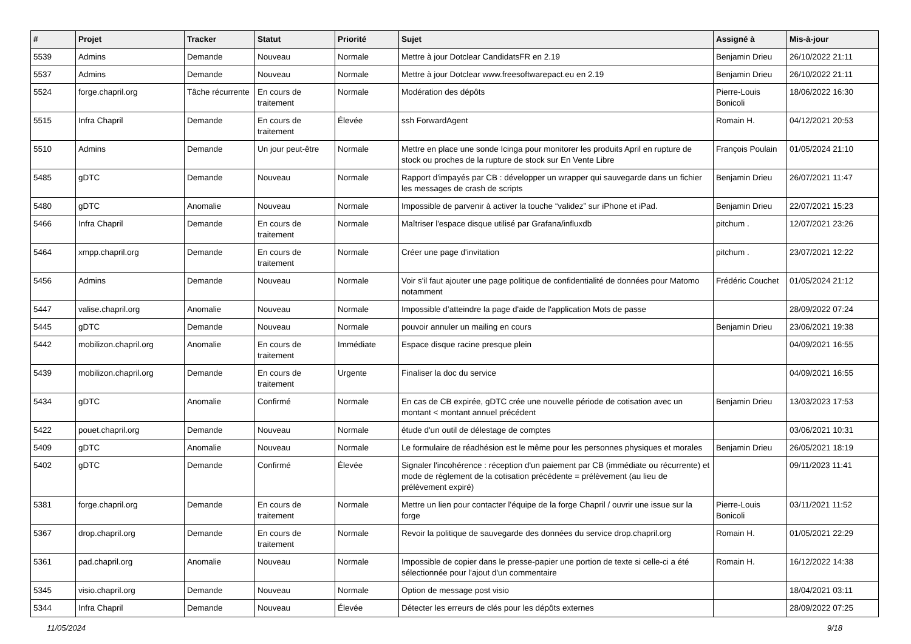| # | Projet | Tracker | Statut | Priorité | Sujet | Assigné à | Mis-à-jour |
| --- | --- | --- | --- | --- | --- | --- | --- |
| 5539 | Admins | Demande | Nouveau | Normale | Mettre à jour Dotclear CandidatsFR en 2.19 | Benjamin Drieu | 26/10/2022 21:11 |
| 5537 | Admins | Demande | Nouveau | Normale | Mettre à jour Dotclear www.freesoftwarepact.eu en 2.19 | Benjamin Drieu | 26/10/2022 21:11 |
| 5524 | forge.chapril.org | Tâche récurrente | En cours de traitement | Normale | Modération des dépôts | Pierre-Louis Bonicoli | 18/06/2022 16:30 |
| 5515 | Infra Chapril | Demande | En cours de traitement | Élevée | ssh ForwardAgent | Romain H. | 04/12/2021 20:53 |
| 5510 | Admins | Demande | Un jour peut-être | Normale | Mettre en place une sonde Icinga pour monitorer les produits April en rupture de stock ou proches de la rupture de stock sur En Vente Libre | François Poulain | 01/05/2024 21:10 |
| 5485 | gDTC | Demande | Nouveau | Normale | Rapport d'impayés par CB : développer un wrapper qui sauvegarde dans un fichier les messages de crash de scripts | Benjamin Drieu | 26/07/2021 11:47 |
| 5480 | gDTC | Anomalie | Nouveau | Normale | Impossible de parvenir à activer la touche “validez” sur iPhone et iPad. | Benjamin Drieu | 22/07/2021 15:23 |
| 5466 | Infra Chapril | Demande | En cours de traitement | Normale | Maîtriser l'espace disque utilisé par Grafana/influxdb | pitchum . | 12/07/2021 23:26 |
| 5464 | xmpp.chapril.org | Demande | En cours de traitement | Normale | Créer une page d'invitation | pitchum . | 23/07/2021 12:22 |
| 5456 | Admins | Demande | Nouveau | Normale | Voir s'il faut ajouter une page politique de confidentialité de données pour Matomo notamment | Frédéric Couchet | 01/05/2024 21:12 |
| 5447 | valise.chapril.org | Anomalie | Nouveau | Normale | Impossible d’atteindre la page d'aide de l'application Mots de passe | | 28/09/2022 07:24 |
| 5445 | gDTC | Demande | Nouveau | Normale | pouvoir annuler un mailing en cours | Benjamin Drieu | 23/06/2021 19:38 |
| 5442 | mobilizon.chapril.org | Anomalie | En cours de traitement | Immédiate | Espace disque racine presque plein | | 04/09/2021 16:55 |
| 5439 | mobilizon.chapril.org | Demande | En cours de traitement | Urgente | Finaliser la doc du service | | 04/09/2021 16:55 |
| 5434 | gDTC | Anomalie | Confirmé | Normale | En cas de CB expirée, gDTC crée une nouvelle période de cotisation avec un montant < montant annuel précédent | Benjamin Drieu | 13/03/2023 17:53 |
| 5422 | pouet.chapril.org | Demande | Nouveau | Normale | étude d'un outil de délestage de comptes | | 03/06/2021 10:31 |
| 5409 | gDTC | Anomalie | Nouveau | Normale | Le formulaire de réadhésion est le même pour les personnes physiques et morales | Benjamin Drieu | 26/05/2021 18:19 |
| 5402 | gDTC | Demande | Confirmé | Élevée | Signaler l'incohérence : réception d'un paiement par CB (immédiate ou récurrente) et mode de règlement de la cotisation précédente = prélèvement (au lieu de prélèvement expiré) | | 09/11/2023 11:41 |
| 5381 | forge.chapril.org | Demande | En cours de traitement | Normale | Mettre un lien pour contacter l'équipe de la forge Chapril / ouvrir une issue sur la forge | Pierre-Louis Bonicoli | 03/11/2021 11:52 |
| 5367 | drop.chapril.org | Demande | En cours de traitement | Normale | Revoir la politique de sauvegarde des données du service drop.chapril.org | Romain H. | 01/05/2021 22:29 |
| 5361 | pad.chapril.org | Anomalie | Nouveau | Normale | Impossible de copier dans le presse-papier une portion de texte si celle-ci a été sélectionnée pour l'ajout d'un commentaire | Romain H. | 16/12/2022 14:38 |
| 5345 | visio.chapril.org | Demande | Nouveau | Normale | Option de message post visio | | 18/04/2021 03:11 |
| 5344 | Infra Chapril | Demande | Nouveau | Élevée | Détecter les erreurs de clés pour les dépôts externes | | 28/09/2022 07:25 |
11/05/2024 9/18